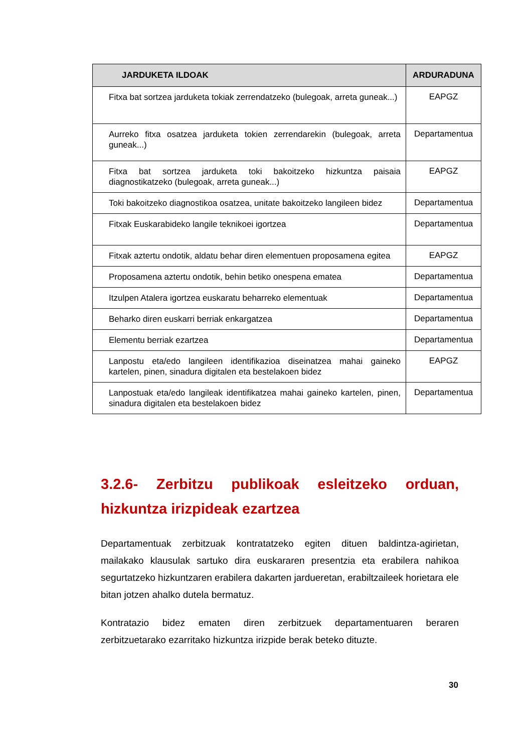| JARDUKETA ILDOAK | ARDURADUNA |
| --- | --- |
| Fitxa bat sortzea jarduketa tokiak zerrendatzeko (bulegoak, arreta guneak...) | EAPGZ |
| Aurreko fitxa osatzea jarduketa tokien zerrendarekin (bulegoak, arreta guneak...) | Departamentua |
| Fitxa bat sortzea jarduketa toki bakoitzeko hizkuntza paisaia diagnostikatzeko (bulegoak, arreta guneak...) | EAPGZ |
| Toki bakoitzeko diagnostikoa osatzea, unitate bakoitzeko langileen bidez | Departamentua |
| Fitxak Euskarabideko langile teknikoei igortzea | Departamentua |
| Fitxak aztertu ondotik, aldatu behar diren elementuen proposamena egitea | EAPGZ |
| Proposamena aztertu ondotik, behin betiko onespena ematea | Departamentua |
| Itzulpen Atalera igortzea euskaratu beharreko elementuak | Departamentua |
| Beharko diren euskarri berriak enkargatzea | Departamentua |
| Elementu berriak ezartzea | Departamentua |
| Lanpostu eta/edo langileen identifikazioa diseinatzea mahai gaineko kartelen, pinen, sinadura digitalen eta bestelakoen bidez | EAPGZ |
| Lanpostuak eta/edo langileak identifikatzea mahai gaineko kartelen, pinen, sinadura digitalen eta bestelakoen bidez | Departamentua |
3.2.6- Zerbitzu publikoak esleitzeko orduan, hizkuntza irizpideak ezartzea
Departamentuak zerbitzuak kontratatzeko egiten dituen baldintza-agirietan, mailakako klausulak sartuko dira euskararen presentzia eta erabilera nahikoa segurtatzeko hizkuntzaren erabilera dakarten jardueretan, erabiltzaileek horietara ele bitan jotzen ahalko dutela bermatuz.
Kontratazio bidez ematen diren zerbitzuek departamentuaren beraren zerbitzuetarako ezarritako hizkuntza irizpide berak beteko dituzte.
30